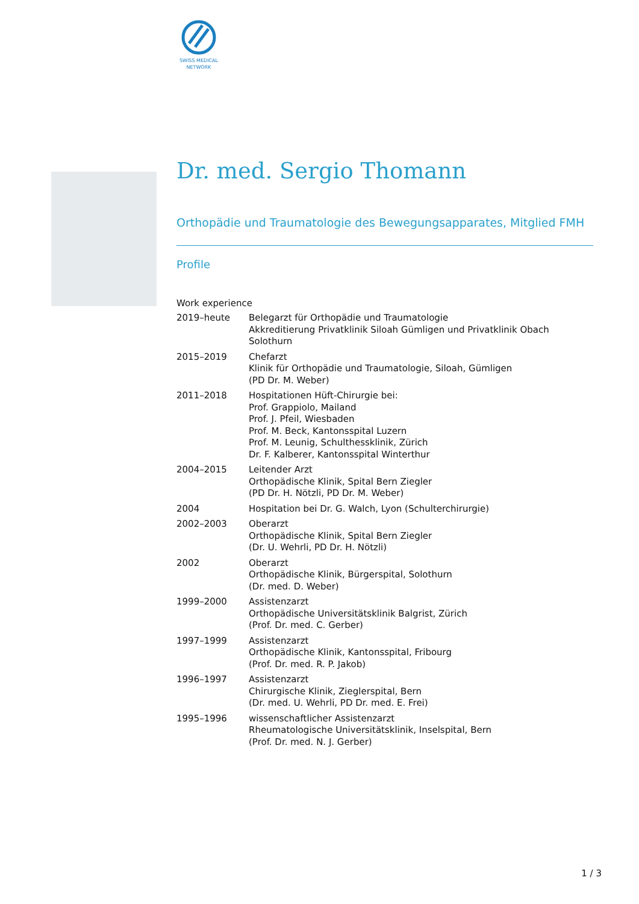SWISS MEDICAL
NETWORK
Dr. med. Sergio Thomann
Orthopädie und Traumatologie des Bewegungsapparates, Mitglied FMH
Profile
Work experience
| 2019–heute | Belegarzt für Orthopädie und Traumatologie Akkreditierung Privatklinik Siloah Gümligen und Privatklinik Obach Solothurn |
| 2015–2019 | Chefarzt Klinik für Orthopädie und Traumatologie, Siloah, Gümligen (PD Dr. M. Weber) |
| 2011–2018 | Hospitationen Hüft-Chirurgie bei: Prof. Grappiolo, Mailand Prof. J. Pfeil, Wiesbaden Prof. M. Beck, Kantonsspital Luzern Prof. M. Leunig, Schulthessklinik, Zürich Dr. F. Kalberer, Kantonsspital Winterthur |
| 2004–2015 | Leitender Arzt Orthopädische Klinik, Spital Bern Ziegler (PD Dr. H. Nötzli, PD Dr. M. Weber) |
| 2004 | Hospitation bei Dr. G. Walch, Lyon (Schulterchirurgie) |
| 2002–2003 | Oberarzt Orthopädische Klinik, Spital Bern Ziegler (Dr. U. Wehrli, PD Dr. H. Nötzli) |
| 2002 | Oberarzt Orthopädische Klinik, Bürgerspital, Solothurn (Dr. med. D. Weber) |
| 1999–2000 | Assistenzarzt Orthopädische Universitätsklinik Balgrist, Zürich (Prof. Dr. med. C. Gerber) |
| 1997–1999 | Assistenzarzt Orthopädische Klinik, Kantonsspital, Fribourg (Prof. Dr. med. R. P. Jakob) |
| 1996–1997 | Assistenzarzt Chirurgische Klinik, Zieglerspital, Bern (Dr. med. U. Wehrli, PD Dr. med. E. Frei) |
| 1995–1996 | wissenschaftlicher Assistenzarzt Rheumatologische Universitätsklinik, Inselspital, Bern (Prof. Dr. med. N. J. Gerber) |
1 / 3